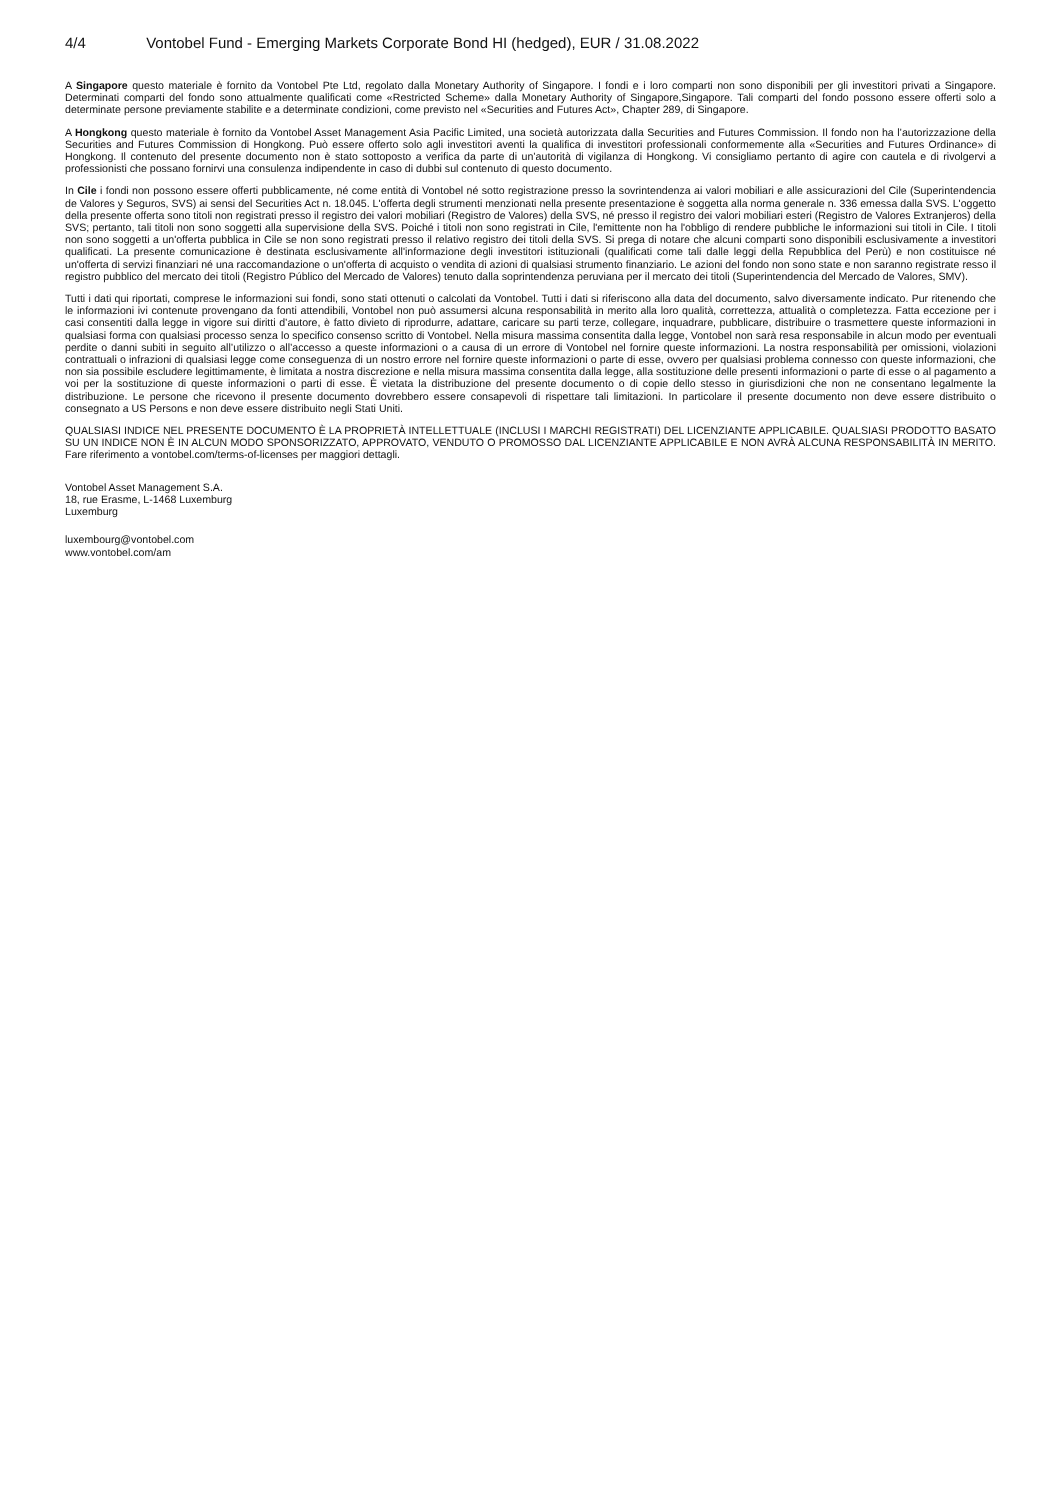4/4 Vontobel Fund - Emerging Markets Corporate Bond HI (hedged), EUR / 31.08.2022
A Singapore questo materiale è fornito da Vontobel Pte Ltd, regolato dalla Monetary Authority of Singapore. I fondi e i loro comparti non sono disponibili per gli investitori privati a Singapore. Determinati comparti del fondo sono attualmente qualificati come «Restricted Scheme» dalla Monetary Authority of Singapore,Singapore. Tali comparti del fondo possono essere offerti solo a determinate persone previamente stabilite e a determinate condizioni, come previsto nel «Securities and Futures Act», Chapter 289, di Singapore.
A Hongkong questo materiale è fornito da Vontobel Asset Management Asia Pacific Limited, una società autorizzata dalla Securities and Futures Commission. Il fondo non ha l’autorizzazione della Securities and Futures Commission di Hongkong. Può essere offerto solo agli investitori aventi la qualifica di investitori professionali conformemente alla «Securities and Futures Ordinance» di Hongkong. Il contenuto del presente documento non è stato sottoposto a verifica da parte di un’autorità di vigilanza di Hongkong. Vi consigliamo pertanto di agire con cautela e di rivolgervi a professionisti che possano fornirvi una consulenza indipendente in caso di dubbi sul contenuto di questo documento.
In Cile i fondi non possono essere offerti pubblicamente, né come entità di Vontobel né sotto registrazione presso la sovrintendenza ai valori mobiliari e alle assicurazioni del Cile (Superintendencia de Valores y Seguros, SVS) ai sensi del Securities Act n. 18.045. L'offerta degli strumenti menzionati nella presente presentazione è soggetta alla norma generale n. 336 emessa dalla SVS. L'oggetto della presente offerta sono titoli non registrati presso il registro dei valori mobiliari (Registro de Valores) della SVS, né presso il registro dei valori mobiliari esteri (Registro de Valores Extranjeros) della SVS; pertanto, tali titoli non sono soggetti alla supervisione della SVS. Poiché i titoli non sono registrati in Cile, l'emittente non ha l'obbligo di rendere pubbliche le informazioni sui titoli in Cile. I titoli non sono soggetti a un'offerta pubblica in Cile se non sono registrati presso il relativo registro dei titoli della SVS. Si prega di notare che alcuni comparti sono disponibili esclusivamente a investitori qualificati. La presente comunicazione è destinata esclusivamente all'informazione degli investitori istituzionali (qualificati come tali dalle leggi della Repubblica del Perù) e non costituisce né un'offerta di servizi finanziari né una raccomandazione o un'offerta di acquisto o vendita di azioni di qualsiasi strumento finanziario. Le azioni del fondo non sono state e non saranno registrate resso il registro pubblico del mercato dei titoli (Registro Público del Mercado de Valores) tenuto dalla soprintendenza peruviana per il mercato dei titoli (Superintendencia del Mercado de Valores, SMV).
Tutti i dati qui riportati, comprese le informazioni sui fondi, sono stati ottenuti o calcolati da Vontobel. Tutti i dati si riferiscono alla data del documento, salvo diversamente indicato. Pur ritenendo che le informazioni ivi contenute provengano da fonti attendibili, Vontobel non può assumersi alcuna responsabilità in merito alla loro qualità, correttezza, attualità o completezza. Fatta eccezione per i casi consentiti dalla legge in vigore sui diritti d’autore, è fatto divieto di riprodurre, adattare, caricare su parti terze, collegare, inquadrare, pubblicare, distribuire o trasmettere queste informazioni in qualsiasi forma con qualsiasi processo senza lo specifico consenso scritto di Vontobel. Nella misura massima consentita dalla legge, Vontobel non sarà resa responsabile in alcun modo per eventuali perdite o danni subiti in seguito all’utilizzo o all’accesso a queste informazioni o a causa di un errore di Vontobel nel fornire queste informazioni. La nostra responsabilità per omissioni, violazioni contrattuali o infrazioni di qualsiasi legge come conseguenza di un nostro errore nel fornire queste informazioni o parte di esse, ovvero per qualsiasi problema connesso con queste informazioni, che non sia possibile escludere legittimamente, è limitata a nostra discrezione e nella misura massima consentita dalla legge, alla sostituzione delle presenti informazioni o parte di esse o al pagamento a voi per la sostituzione di queste informazioni o parti di esse. È vietata la distribuzione del presente documento o di copie dello stesso in giurisdizioni che non ne consentano legalmente la distribuzione. Le persone che ricevono il presente documento dovrebbero essere consapevoli di rispettare tali limitazioni. In particolare il presente documento non deve essere distribuito o consegnato a US Persons e non deve essere distribuito negli Stati Uniti.
QUALSIASI INDICE NEL PRESENTE DOCUMENTO È LA PROPRIETÀ INTELLETTUALE (INCLUSI I MARCHI REGISTRATI) DEL LICENZIANTE APPLICABILE. QUALSIASI PRODOTTO BASATO SU UN INDICE NON È IN ALCUN MODO SPONSORIZZATO, APPROVATO, VENDUTO O PROMOSSO DAL LICENZIANTE APPLICABILE E NON AVRÀ ALCUNA RESPONSABILITÀ IN MERITO. Fare riferimento a vontobel.com/terms-of-licenses per maggiori dettagli.
Vontobel Asset Management S.A.
18, rue Erasme, L-1468 Luxemburg
Luxemburg
luxembourg@vontobel.com
www.vontobel.com/am